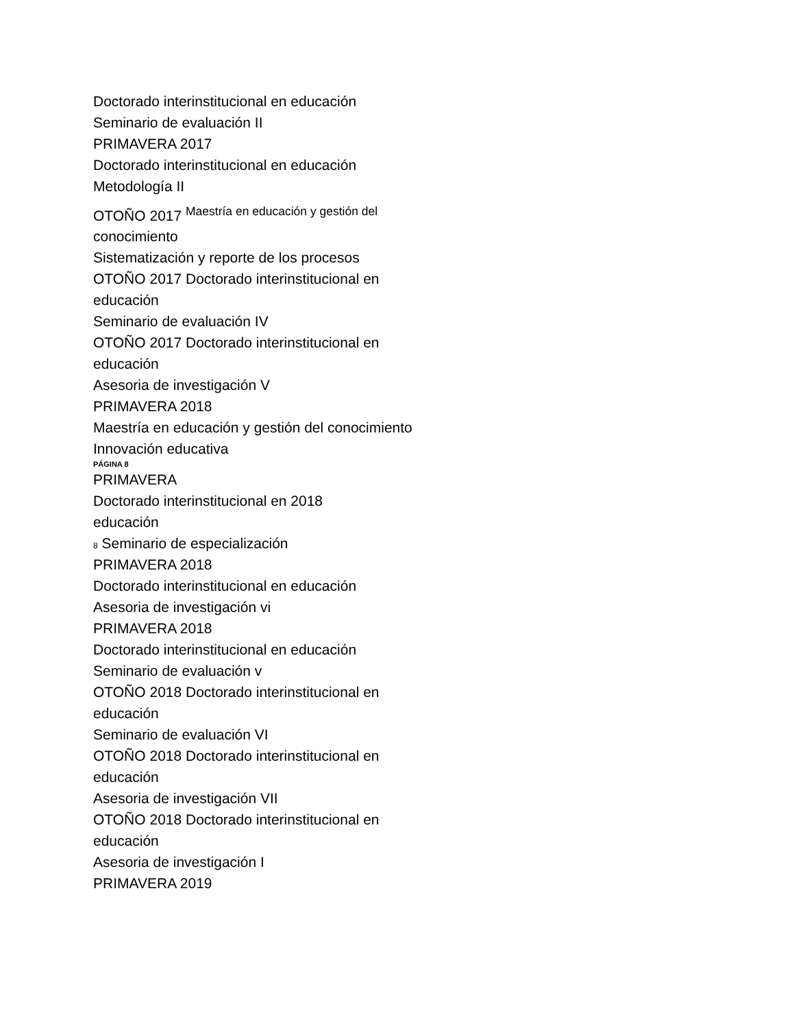Doctorado interinstitucional en educación
Seminario de evaluación II
PRIMAVERA 2017
Doctorado interinstitucional en educación
Metodología II
OTOÑO 2017 <sup>Maestría en educación y gestión del</sup>
conocimiento
Sistematización y reporte de los procesos
OTOÑO 2017 Doctorado interinstitucional en
educación
Seminario de evaluación IV
OTOÑO 2017 Doctorado interinstitucional en
educación
Asesoria de investigación V
PRIMAVERA 2018
Maestría en educación y gestión del conocimiento
Innovación educativa
PÁGINA 8
PRIMAVERA
Doctorado interinstitucional en 2018
educación
8 Seminario de especialización
PRIMAVERA 2018
Doctorado interinstitucional en educación
Asesoria de investigación vi
PRIMAVERA 2018
Doctorado interinstitucional en educación
Seminario de evaluación v
OTOÑO 2018 Doctorado interinstitucional en
educación
Seminario de evaluación VI
OTOÑO 2018 Doctorado interinstitucional en
educación
Asesoria de investigación VII
OTOÑO 2018 Doctorado interinstitucional en
educación
Asesoria de investigación I
PRIMAVERA 2019